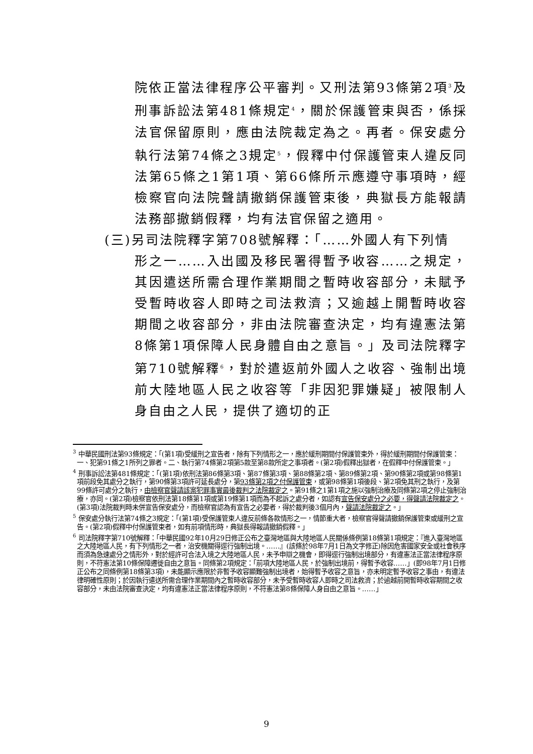院依正當法律程序公平審判。又刑法第93條第2項<sup>3</sup>及刑事訴訟法第481條規定<sup>4</sup>，關於保護管束與否，係採法官保留原則，應由法院裁定為之。再者。保安處分執行法第74條之3規定<sup>5</sup>，假釋中付保護管束人違反同法第65條之1第1項、第66條所示應遵守事項時，經檢察官向法院聲請撤銷保護管束後，典獄長方能報請法務部撤銷假釋，均有法官保留之適用。
(三)另司法院釋字第708號解釋：「……外國人有下列情
形之一……入出國及移民署得暫予收容……之規定，其因遣送所需合理作業期間之暫時收容部分，未賦予受暫時收容人即時之司法救濟；又逾越上開暫時收容期間之收容部分，非由法院審查決定，均有違憲法第8條第1項保障人民身體自由之意旨。」及司法院釋字第710號解釋<sup>6</sup>，對於遣返前外國人之收容、強制出境前大陸地區人民之收容等「非因犯罪嫌疑」被限制人身自由之人民，提供了適切的正
<sup>3</sup> 中華民國刑法第93條規定：「(第1項)受緩刑之宣告者，除有下列情形之一，應於緩刑期間付保護管束外，得於緩刑期間付保護管束：一、犯第91條之1所列之罪者。二、執行第74條第2項第5款至第8款所定之事項者。(第2項)假釋出獄者，在假釋中付保護管束。」
<sup>4</sup> 刑事訴訟法第481條規定：「(第1項)依刑法第86條第3項、第87條第3項、第88條第2項、第89條第2項、第90條第2項或第98條第1項前段免其處分之執行，第90條第3項許可延長處分，第93條第2項之付保護管束，或第98條第1項後段、第2項免其刑之執行，及第99條許可處分之執行，由檢察官聲請該案犯罪事實最後裁判之法院裁定之。第91條之1第1項之施以強制治療及同條第2項之停止強制治療，亦同。(第2項)檢察官依刑法第18條第1項或第19條第1項而為不起訴之處分者，如認有宣告保安處分之必要，得聲請法院裁定之。(第3項)法院裁判時未併宣告保安處分，而檢察官認為有宣告之必要者，得於裁判後3個月內，聲請法院裁定之。」
<sup>5</sup> 保安處分執行法第74條之3規定：「(第1項)受保護管束人違反前條各款情形之一，情節重大者，檢察官得聲請撤銷保護管束或緩刑之宣告。(第2項)假釋中付保護管束者，如有前項情形時，典獄長得報請撤銷假釋。」
<sup>6</sup> 司法院釋字第710號解釋：「中華民國92年10月29日修正公布之臺灣地區與大陸地區人民關係條例第18條第1項規定：『進入臺灣地區之大陸地區人民，有下列情形之一者，治安機關得逕行強制出境。……』(該條於98年7月1日為文字修正)除因危害國家安全或社會秩序而須為急速處分之情形外，對於經許可合法入境之大陸地區人民，未予申辯之機會，即得逕行強制出境部分，有違憲法正當法律程序原則，不符憲法第10條保障遷徙自由之意旨。同條第2項規定：「前項大陸地區人民，於強制出境前，得暫予收容……」(即98年7月1日修正公布之同條例第18條第3項)，未能顯示應限於非暫予收容顯難強制出境者，始得暫予收容之意旨，亦未明定暫予收容之事由，有違法律明確性原則；於因執行遣送所需合理作業期間內之暫時收容部分，未予受暫時收容人即時之司法救濟；於逾越前開暫時收容期間之收容部分，未由法院審查決定，均有違憲法正當法律程序原則，不符憲法第8條保障人身自由之意旨。……」
9